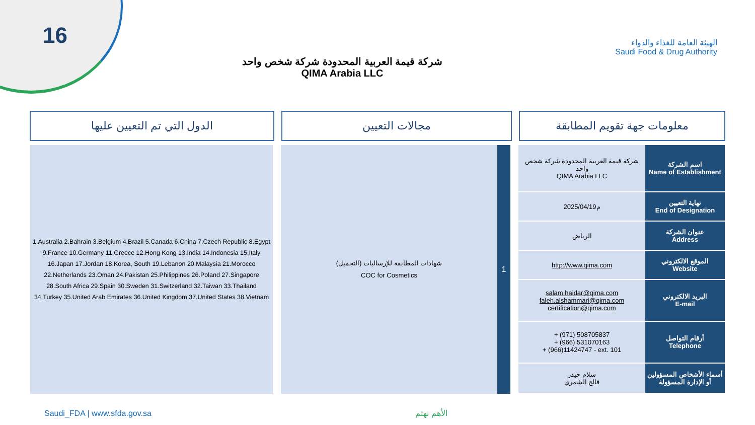16
الهيئة العامة للغذاء والدواء
Saudi Food & Drug Authority
شركة قيمة العربية المحدودة شركة شخص واحد
QIMA Arabia LLC
الدول التي تم التعيين عليها مجالات التعيين معلومات جهة تقويم المطابقة
1.Australia 2.Bahrain 3.Belgium 4.Brazil 5.Canada 6.China 7.Czech Republic 8.Egypt 9.France 10.Germany 11.Greece 12.Hong Kong 13.India 14.Indonesia 15.Italy 16.Japan 17.Jordan 18.Korea, South 19.Lebanon 20.Malaysia 21.Morocco 22.Netherlands 23.Oman 24.Pakistan 25.Philippines 26.Poland 27.Singapore 28.South Africa 29.Spain 30.Sweden 31.Switzerland 32.Taiwan 33.Thailand 34.Turkey 35.United Arab Emirates 36.United Kingdom 37.United States 38.Vietnam
شهادات المطابقة للإرساليات (التجميل)
COC for Cosmetics
1
| شركة قيمة العربية المحدودة شركة شخص واحد QIMA Arabia LLC | اسم الشركة Name of Establishment |
| 2025/04/19م | نهاية التعيين End of Designation |
| الرياض | عنوان الشركة Address |
| http://www.qima.com | الموقع الالكتروني Website |
| salam.haidar@qima.com faleh.alshammari@qima.com certification@qima.com | البريد الالكتروني E-mail |
| + (971) 508705837 + (966) 531070163 + (966)11424747 - ext. 101 | أرقام التواصل Telephone |
| سلام حيدر فالح الشمري | أسماء الأشخاص المسؤولين أو الإدارة المسؤولة |
Saudi_FDA | www.sfda.gov.sa الأهم نهتم